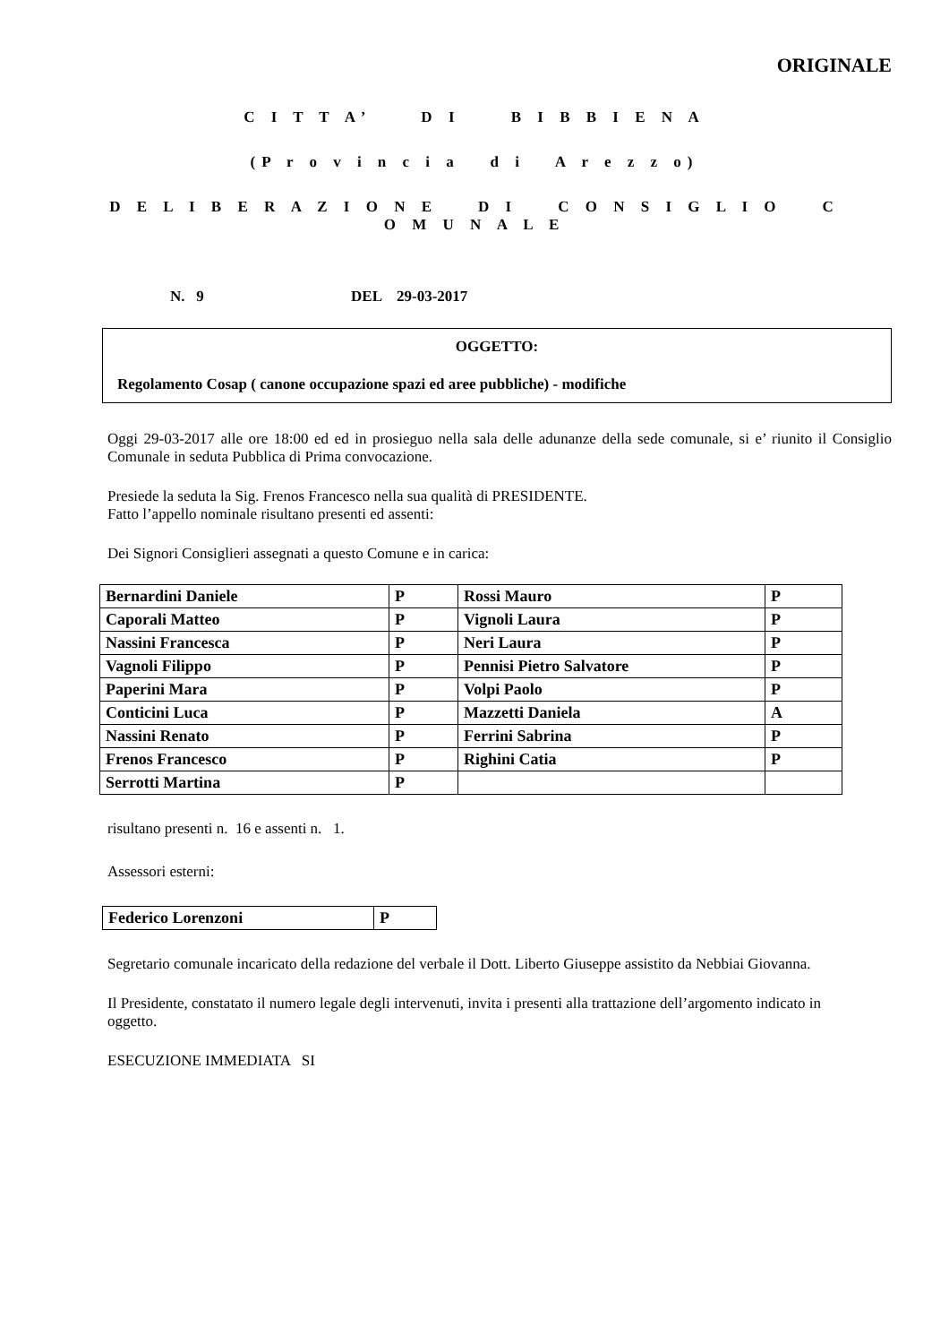ORIGINALE
C I T T A’ D I B I B B I E N A
(P r o v i n c i a d i A r e z z o)
D E L I B E R A Z I O N E D I C O N S I G L I O C O M U N A L E
N. 9 DEL 29-03-2017
OGGETTO:
Regolamento Cosap ( canone occupazione spazi ed aree pubbliche) - modifiche
Oggi 29-03-2017 alle ore 18:00 ed ed in prosieguo nella sala delle adunanze della sede comunale, si e’ riunito il Consiglio Comunale in seduta Pubblica di Prima convocazione.
Presiede la seduta la Sig. Frenos Francesco nella sua qualità di PRESIDENTE.
Fatto l’appello nominale risultano presenti ed assenti:
Dei Signori Consiglieri assegnati a questo Comune e in carica:
| Bernardini Daniele | P | Rossi Mauro | P |
| Caporali Matteo | P | Vignoli Laura | P |
| Nassini Francesca | P | Neri Laura | P |
| Vagnoli Filippo | P | Pennisi Pietro Salvatore | P |
| Paperini Mara | P | Volpi Paolo | P |
| Conticini Luca | P | Mazzetti Daniela | A |
| Nassini Renato | P | Ferrini Sabrina | P |
| Frenos Francesco | P | Righini Catia | P |
| Serrotti Martina | P | | |
risultano presenti n. 16 e assenti n. 1.
Assessori esterni:
| Federico Lorenzoni | P |
Segretario comunale incaricato della redazione del verbale il Dott. Liberto Giuseppe assistito da Nebbiai Giovanna.
Il Presidente, constatato il numero legale degli intervenuti, invita i presenti alla trattazione dell’argomento indicato in oggetto.
ESECUZIONE IMMEDIATA SI